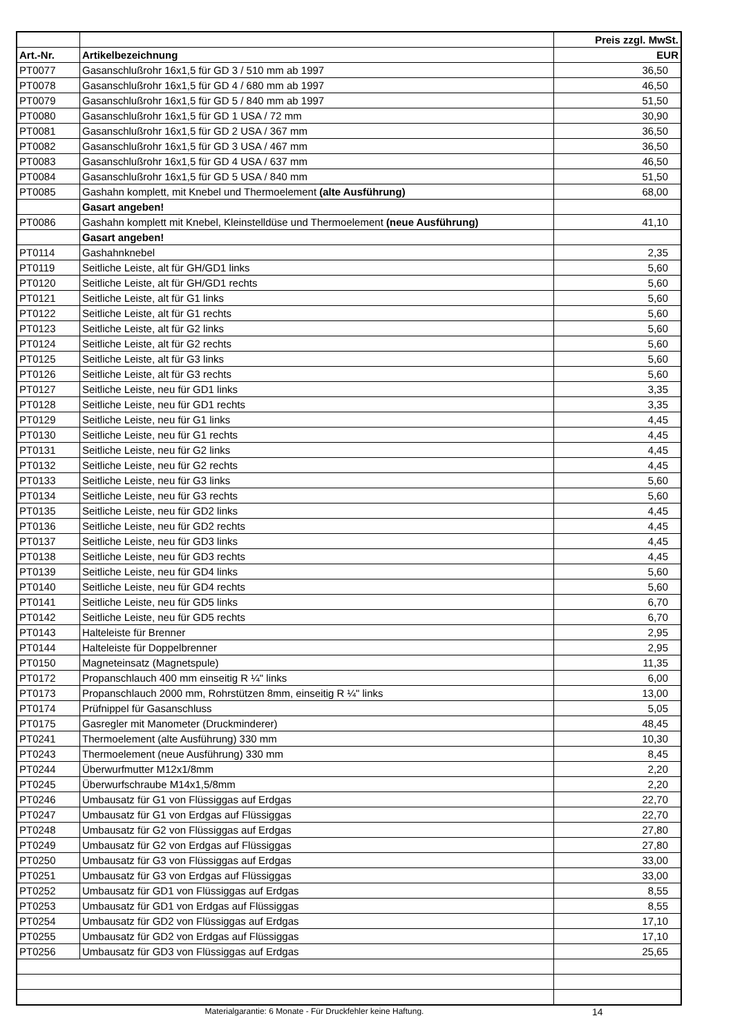| | | Preis zzgl. MwSt. |
| --- | --- | --- |
| Art.-Nr. | Artikelbezeichnung | EUR |
| PT0077 | Gasanschlußrohr 16x1,5 für GD 3 / 510 mm ab 1997 | 36,50 |
| PT0078 | Gasanschlußrohr 16x1,5 für GD 4 / 680 mm ab 1997 | 46,50 |
| PT0079 | Gasanschlußrohr 16x1,5 für GD 5 / 840 mm ab 1997 | 51,50 |
| PT0080 | Gasanschlußrohr 16x1,5 für GD 1 USA / 72 mm | 30,90 |
| PT0081 | Gasanschlußrohr 16x1,5 für GD 2 USA / 367 mm | 36,50 |
| PT0082 | Gasanschlußrohr 16x1,5 für GD 3 USA / 467 mm | 36,50 |
| PT0083 | Gasanschlußrohr 16x1,5 für GD 4 USA / 637 mm | 46,50 |
| PT0084 | Gasanschlußrohr 16x1,5 für GD 5 USA / 840 mm | 51,50 |
| PT0085 | Gashahn komplett, mit Knebel und Thermoelement (alte Ausführung) | 68,00 |
| | Gasart angeben! | |
| PT0086 | Gashahn komplett mit Knebel, Kleinstelldüse und Thermoelement (neue Ausführung) | 41,10 |
| | Gasart angeben! | |
| PT0114 | Gashahnknebel | 2,35 |
| PT0119 | Seitliche Leiste, alt für GH/GD1 links | 5,60 |
| PT0120 | Seitliche Leiste, alt für GH/GD1 rechts | 5,60 |
| PT0121 | Seitliche Leiste, alt für G1 links | 5,60 |
| PT0122 | Seitliche Leiste, alt für G1 rechts | 5,60 |
| PT0123 | Seitliche Leiste, alt für G2 links | 5,60 |
| PT0124 | Seitliche Leiste, alt für G2 rechts | 5,60 |
| PT0125 | Seitliche Leiste, alt für G3 links | 5,60 |
| PT0126 | Seitliche Leiste, alt für G3 rechts | 5,60 |
| PT0127 | Seitliche Leiste, neu für GD1 links | 3,35 |
| PT0128 | Seitliche Leiste, neu für GD1 rechts | 3,35 |
| PT0129 | Seitliche Leiste, neu für G1 links | 4,45 |
| PT0130 | Seitliche Leiste, neu für G1 rechts | 4,45 |
| PT0131 | Seitliche Leiste, neu für G2 links | 4,45 |
| PT0132 | Seitliche Leiste, neu für G2 rechts | 4,45 |
| PT0133 | Seitliche Leiste, neu für G3 links | 5,60 |
| PT0134 | Seitliche Leiste, neu für G3 rechts | 5,60 |
| PT0135 | Seitliche Leiste, neu für GD2 links | 4,45 |
| PT0136 | Seitliche Leiste, neu für GD2 rechts | 4,45 |
| PT0137 | Seitliche Leiste, neu für GD3 links | 4,45 |
| PT0138 | Seitliche Leiste, neu für GD3 rechts | 4,45 |
| PT0139 | Seitliche Leiste, neu für GD4 links | 5,60 |
| PT0140 | Seitliche Leiste, neu für GD4 rechts | 5,60 |
| PT0141 | Seitliche Leiste, neu für GD5 links | 6,70 |
| PT0142 | Seitliche Leiste, neu für GD5 rechts | 6,70 |
| PT0143 | Halteleiste für Brenner | 2,95 |
| PT0144 | Halteleiste für Doppelbrenner | 2,95 |
| PT0150 | Magneteinsatz (Magnetspule) | 11,35 |
| PT0172 | Propanschlauch 400 mm einseitig R ¼" links | 6,00 |
| PT0173 | Propanschlauch 2000 mm, Rohrstützen 8mm, einseitig R ¼" links | 13,00 |
| PT0174 | Prüfnippel für Gasanschluss | 5,05 |
| PT0175 | Gasregler mit Manometer (Druckminderer) | 48,45 |
| PT0241 | Thermoelement (alte Ausführung) 330 mm | 10,30 |
| PT0243 | Thermoelement (neue Ausführung) 330 mm | 8,45 |
| PT0244 | Überwurfmutter M12x1/8mm | 2,20 |
| PT0245 | Überwurfschraube M14x1,5/8mm | 2,20 |
| PT0246 | Umbausatz für G1 von Flüssiggas auf Erdgas | 22,70 |
| PT0247 | Umbausatz für G1 von Erdgas auf Flüssiggas | 22,70 |
| PT0248 | Umbausatz für G2 von Flüssiggas auf Erdgas | 27,80 |
| PT0249 | Umbausatz für G2 von Erdgas auf Flüssiggas | 27,80 |
| PT0250 | Umbausatz für G3 von Flüssiggas auf Erdgas | 33,00 |
| PT0251 | Umbausatz für G3 von Erdgas auf Flüssiggas | 33,00 |
| PT0252 | Umbausatz für GD1 von Flüssiggas auf Erdgas | 8,55 |
| PT0253 | Umbausatz für GD1 von Erdgas auf Flüssiggas | 8,55 |
| PT0254 | Umbausatz für GD2 von Flüssiggas auf Erdgas | 17,10 |
| PT0255 | Umbausatz für GD2 von Erdgas auf Flüssiggas | 17,10 |
| PT0256 | Umbausatz für GD3 von Flüssiggas auf Erdgas | 25,65 |
Materialgarantie: 6 Monate - Für Druckfehler keine Haftung.
14